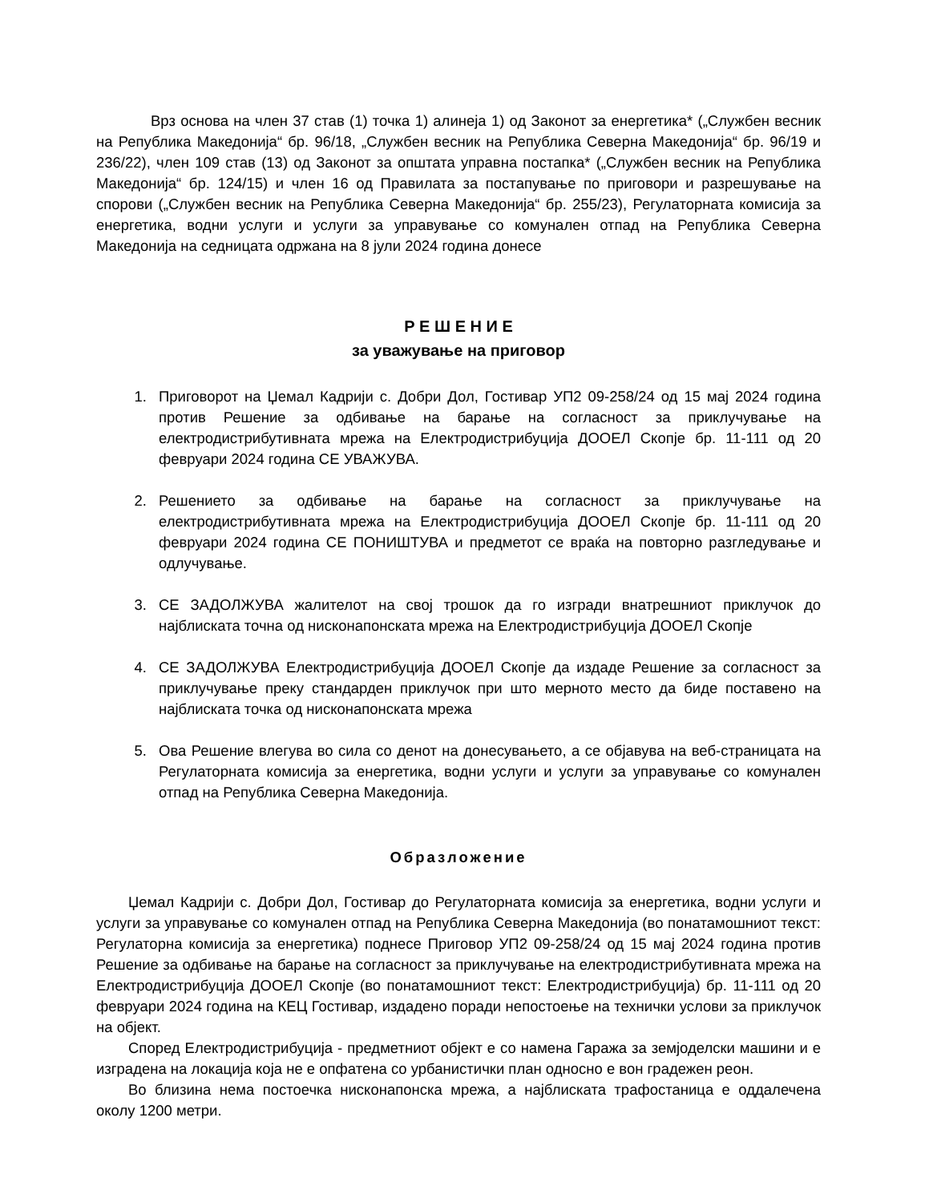Врз основа на член 37 став (1) точка 1) алинеја 1) од Законот за енергетика* („Службен весник на Република Македонија“ бр. 96/18, „Службен весник на Република Северна Македонија“ бр. 96/19 и 236/22), член 109 став (13) од Законот за општата управна постапка* („Службен весник на Република Македонија“ бр. 124/15) и член 16 од Правилата за постапување по приговори и разрешување на спорови („Службен весник на Република Северна Македонија“ бр. 255/23), Регулаторната комисија за енергетика, водни услуги и услуги за управување со комунален отпад на Република Северна Македонија на седницата одржана на 8 јули 2024 година донесе
Р Е Ш Е Н И Е
за уважување на приговор
1. Приговорот на Џемал Кадрији с. Добри Дол, Гостивар УП2 09-258/24 од 15 мај 2024 година против Решение за одбивање на барање на согласност за приклучување на електродистрибутивната мрежа на Електродистрибуција ДООЕЛ Скопје бр. 11-111 од 20 февруари 2024 година СЕ УВАЖУВА.
2. Решението за одбивање на барање на согласност за приклучување на електродистрибутивната мрежа на Електродистрибуција ДООЕЛ Скопје бр. 11-111 од 20 февруари 2024 година СЕ ПОНИШТУВА и предметот се враќа на повторно разгледување и одлучување.
3. СЕ ЗАДОЛЖУВА жалителот на свој трошок да го изгради внатрешниот приклучок до најблиската точна од нисконапонската мрежа на Електродистрибуција ДООЕЛ Скопје
4. СЕ ЗАДОЛЖУВА Електродистрибуција ДООЕЛ Скопје да издаде Решение за согласност за приклучување преку стандарден приклучок при што мерното место да биде поставено на најблиската точка од нисконапонската мрежа
5. Ова Решение влегува во сила со денот на донесувањето, а се објавува на веб-страницата на Регулаторната комисија за енергетика, водни услуги и услуги за управување со комунален отпад на Република Северна Македонија.
Образложение
Џемал Кадрији с. Добри Дол, Гостивар до Регулаторната комисија за енергетика, водни услуги и услуги за управување со комунален отпад на Република Северна Македонија (во понатамошниот текст: Регулаторна комисија за енергетика) поднесе Приговор УП2 09-258/24 од 15 мај 2024 година против Решение за одбивање на барање на согласност за приклучување на електродистрибутивната мрежа на Електродистрибуција ДООЕЛ Скопје (во понатамошниот текст: Електродистрибуција) бр. 11-111 од 20 февруари 2024 година на КЕЦ Гостивар, издадено поради непостоење на технички услови за приклучок на објект.
Според Електродистрибуција - предметниот објект е со намена Гаража за земјоделски машини и е изградена на локација која не е опфатена со урбанистички план односно е вон градежен реон.
Во близина нема постоечка нисконапонска мрежа, а најблиската трафостаница е оддалечена околу 1200 метри.